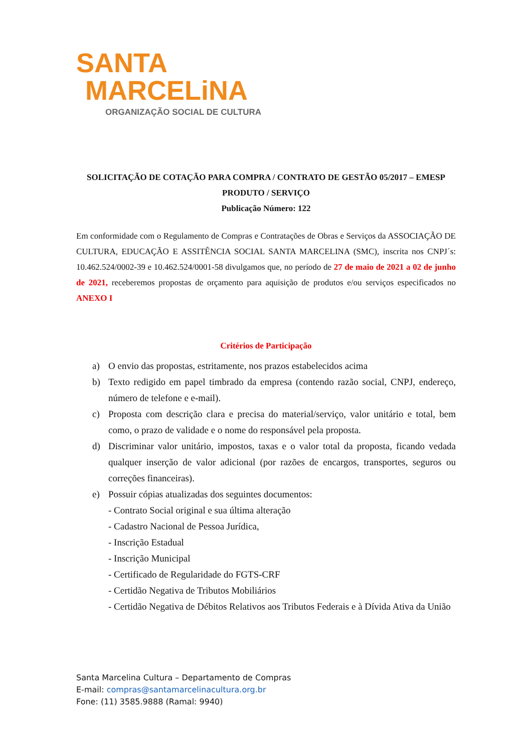SANTA
MARCELiNA
ORGANIZAÇÃO SOCIAL DE CULTURA
SOLICITAÇÃO DE COTAÇÃO PARA COMPRA / CONTRATO DE GESTÃO 05/2017 – EMESP
PRODUTO / SERVIÇO
Publicação Número: 122
Em conformidade com o Regulamento de Compras e Contratações de Obras e Serviços da ASSOCIAÇÃO DE CULTURA, EDUCAÇÃO E ASSITÊNCIA SOCIAL SANTA MARCELINA (SMC), inscrita nos CNPJ´s: 10.462.524/0002-39 e 10.462.524/0001-58 divulgamos que, no período de 27 de maio de 2021 a 02 de junho de 2021, receberemos propostas de orçamento para aquisição de produtos e/ou serviços especificados no ANEXO I
Critérios de Participação
a) O envio das propostas, estritamente, nos prazos estabelecidos acima
b) Texto redigido em papel timbrado da empresa (contendo razão social, CNPJ, endereço, número de telefone e e-mail).
c) Proposta com descrição clara e precisa do material/serviço, valor unitário e total, bem como, o prazo de validade e o nome do responsável pela proposta.
d) Discriminar valor unitário, impostos, taxas e o valor total da proposta, ficando vedada qualquer inserção de valor adicional (por razões de encargos, transportes, seguros ou correções financeiras).
e) Possuir cópias atualizadas dos seguintes documentos:
- Contrato Social original e sua última alteração
- Cadastro Nacional de Pessoa Jurídica,
- Inscrição Estadual
- Inscrição Municipal
- Certificado de Regularidade do FGTS-CRF
- Certidão Negativa de Tributos Mobiliários
- Certidão Negativa de Débitos Relativos aos Tributos Federais e à Dívida Ativa da União
Santa Marcelina Cultura – Departamento de Compras
E-mail: compras@santamarcelinacultura.org.br
Fone: (11) 3585.9888 (Ramal: 9940)